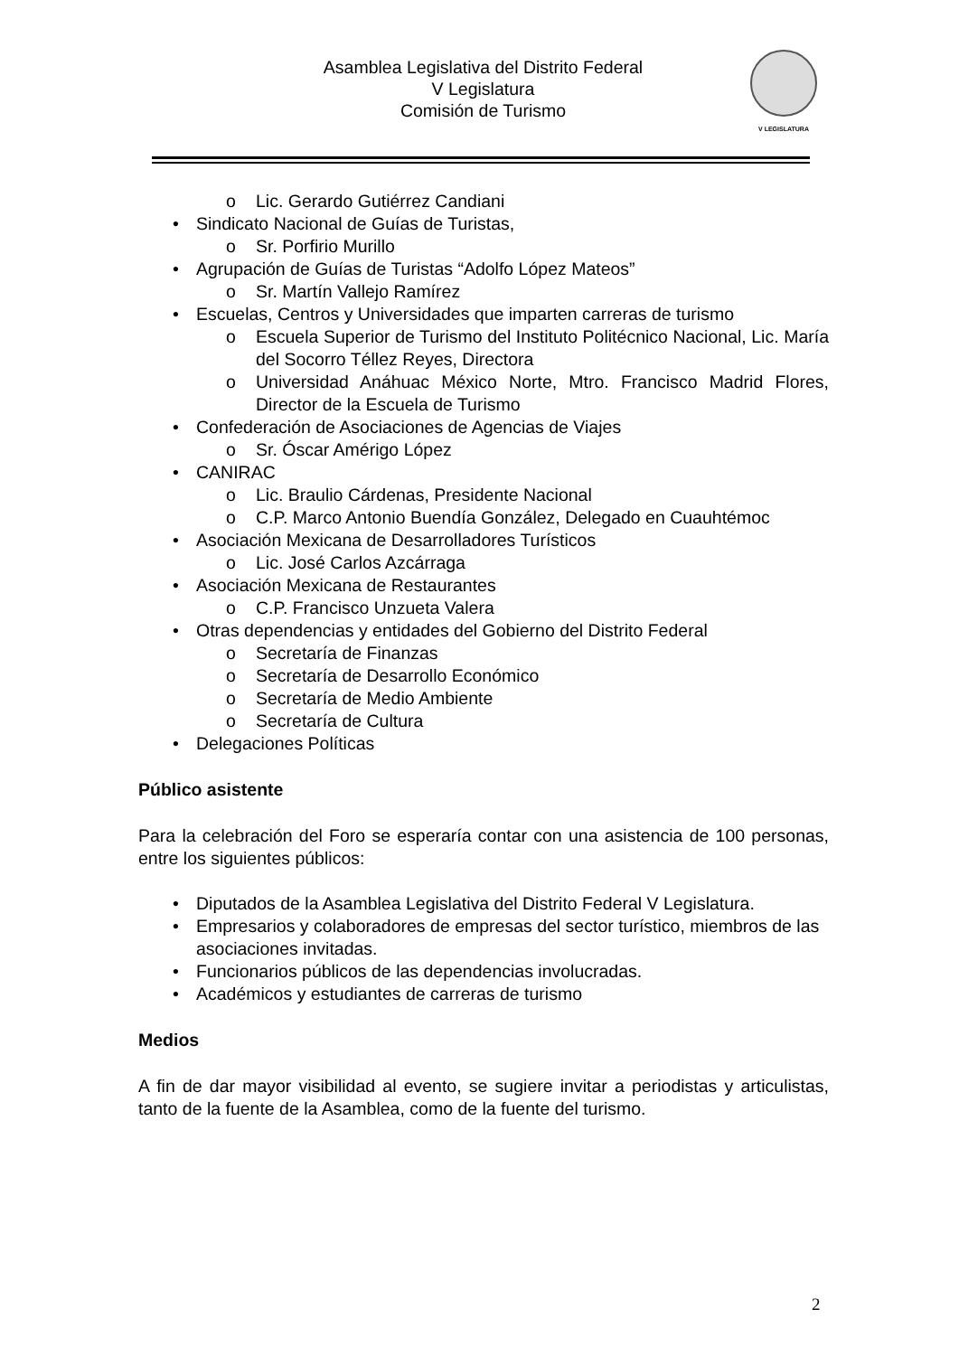Asamblea Legislativa del Distrito Federal
V Legislatura
Comisión de Turismo
V LEGISLATURA
o Lic. Gerardo Gutiérrez Candiani
• Sindicato Nacional de Guías de Turistas,
o Sr. Porfirio Murillo
• Agrupación de Guías de Turistas “Adolfo López Mateos”
o Sr. Martín Vallejo Ramírez
• Escuelas, Centros y Universidades que imparten carreras de turismo
o Escuela Superior de Turismo del Instituto Politécnico Nacional, Lic. María del Socorro Téllez Reyes, Directora
o Universidad Anáhuac México Norte, Mtro. Francisco Madrid Flores, Director de la Escuela de Turismo
• Confederación de Asociaciones de Agencias de Viajes
o Sr. Óscar Amérigo López
• CANIRAC
o Lic. Braulio Cárdenas, Presidente Nacional
o C.P. Marco Antonio Buendía González, Delegado en Cuauhtémoc
• Asociación Mexicana de Desarrolladores Turísticos
o Lic. José Carlos Azcárraga
• Asociación Mexicana de Restaurantes
o C.P. Francisco Unzueta Valera
• Otras dependencias y entidades del Gobierno del Distrito Federal
o Secretaría de Finanzas
o Secretaría de Desarrollo Económico
o Secretaría de Medio Ambiente
o Secretaría de Cultura
• Delegaciones Políticas
Público asistente
Para la celebración del Foro se esperaría contar con una asistencia de 100 personas, entre los siguientes públicos:
• Diputados de la Asamblea Legislativa del Distrito Federal V Legislatura.
• Empresarios y colaboradores de empresas del sector turístico, miembros de las asociaciones invitadas.
• Funcionarios públicos de las dependencias involucradas.
• Académicos y estudiantes de carreras de turismo
Medios
A fin de dar mayor visibilidad al evento, se sugiere invitar a periodistas y articulistas, tanto de la fuente de la Asamblea, como de la fuente del turismo.
2